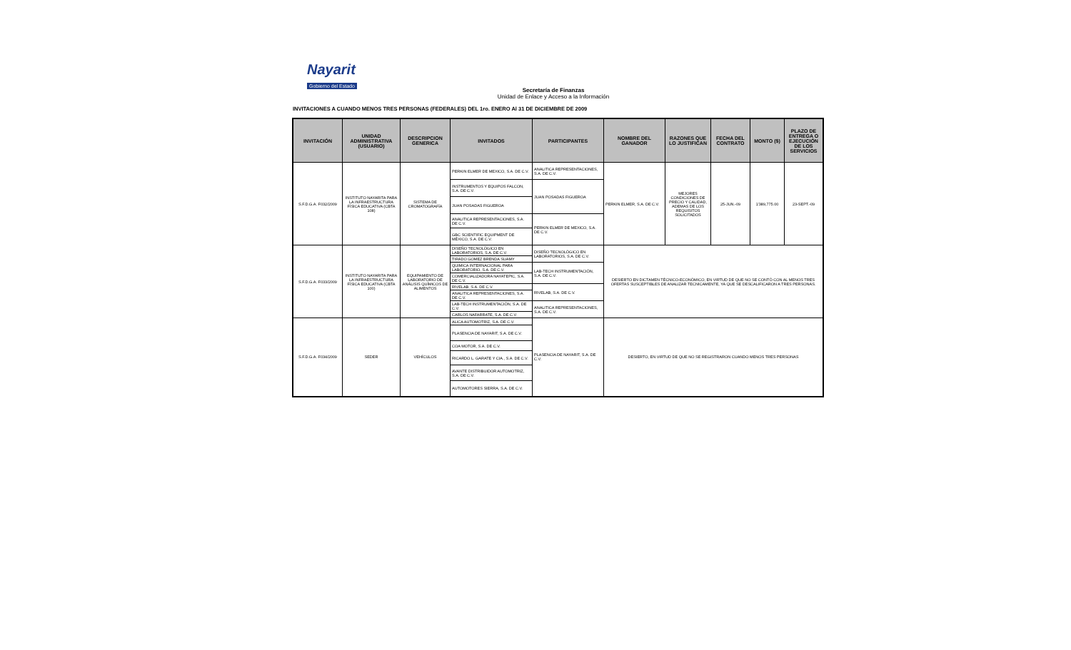Nayarit
Gobierno del Estado
Secretaría de Finanzas
Unidad de Enlace y Acceso a la Información
INVITACIONES A CUANDO MENOS TRES PERSONAS (FEDERALES) DEL 1ro. ENERO Al 31 DE DICIEMBRE DE 2009
| INVITACIÓN | UNIDAD ADMINISTRATIVA (USUARIO) | DESCRIPCION GENERICA | INVITADOS | PARTICIPANTES | NOMBRE DEL GANADOR | RAZONES QUE LO JUSTIFICAN | FECHA DEL CONTRATO | MONTO ($) | PLAZO DE ENTREGA O EJECUCIÓN DE LOS SERVICIOS |
| --- | --- | --- | --- | --- | --- | --- | --- | --- | --- |
| S.F.D.G.A. F032/2009 | INSTITUTO NAYARITA PARA LA INFRAESTRUCTURA FÍSICA EDUCATIVA (CBTA 108) | SISTEMA DE CROMATOGRAFÍA | PERKIN ELMER DE MEXICO, S.A. DE C.V. | ANALITICA REPRESENTACIONES, S.A. DE C.V. | PERKIN ELMER, S.A. DE C.V. | MEJORES CONDICIONES DE PRECIO Y CALIDAD, ADEMAS DE LOS REQUISITOS SOLICITADOS | 25-JUN.-09 | 1'389,775.00 | 23-SEPT.-09 |
| | | | INSTRUMENTOS Y EQUIPOS FALCON, S.A. DE C.V. | JUAN POSADAS FIGUEROA | | | | | |
| | | | JUAN POSADAS FIGUEROA | | | | | | |
| | | | ANALITICA REPRESENTACIONES, S.A. DE C.V. | PERKIN ELMER DE MEXICO, S.A. DE C.V. | | | | | |
| | | | GBC SCIENTIFIC EQUIPMENT DE MÉXICO, S.A. DE C.V. | | | | | | |
| S.F.D.G.A. F033/2009 | INSTITUTO NAYARITA PARA LA INFRAESTRUCTURA FÍSICA EDUCATIVA (CBTA 100) | EQUIPAMIENTO DE LABORATORIO DE ANÁLISIS QUÍMICOS DE ALIMENTOS | DISEÑO TECNOLÓGICO EN LABORATORIOS, S.A. DE C.V. | DISEÑO TECNOLÓGICO EN LABORATORIOS, S.A. DE C.V. | DESIERTO EN DICTAMEN TÉCNICO-ECONÓMICO, EN VIRTUD DE QUE NO SE CONTÓ CON AL MENOS TRES OFERTAS SUSCEPTIBLES DE ANALIZAR TECNICAMENTE, YA QUE SE DESCALIFICARON A TRES PERSONAS. | | | | |
| | | | TIRADO GOMEZ BRENDA SUAMY | | | | | | |
| | | | QUIMICA INTERNACIONAL PARA LABORATORIO, S.A. DE C.V. | LAB-TECH INSTRUMENTACIÓN, S.A. DE C.V. | | | | | |
| | | | COMERCIALIZADORA NAYATEPIC, S.A. DE C.V. | | | | | | |
| | | | RIVELAB, S.A. DE C.V. | RIVELAB, S.A. DE C.V. | | | | | |
| | | | ANALITICA REPRESENTACIONES, S.A. DE C.V. | | | | | | |
| | | | LAB-TECH INSTRUMENTACIÓN, S.A. DE C.V. | ANALITICA REPRESENTACIONES, S.A. DE C.V. | | | | | |
| | | | CARLOS NAFARRATE, S.A. DE C.V. | | | | | | |
| S.F.D.G.A. F034/2009 | SEDER | VEHÍCULOS | ALICA AUTOMOTRIZ, S.A. DE C.V. | PLASENCIA DE NAYARIT, S.A. DE C.V. | DESIERTO, EN VIRTUD DE QUE NO SE REGISTRARON CUANDO MENOS TRES PERSONAS | | | | |
| | | | PLASENCIA DE NAYARIT, S.A. DE C.V. | | | | | | |
| | | | COA MOTOR, S.A. DE C.V. | | | | | | |
| | | | RICARDO L. GARATE Y CIA., S.A. DE C.V. | | | | | | |
| | | | AVANTE DISTRIBUIDOR AUTOMOTRIZ, S.A. DE C.V. | | | | | | |
| | | | AUTOMOTORES SIERRA, S.A. DE C.V. | | | | | | |